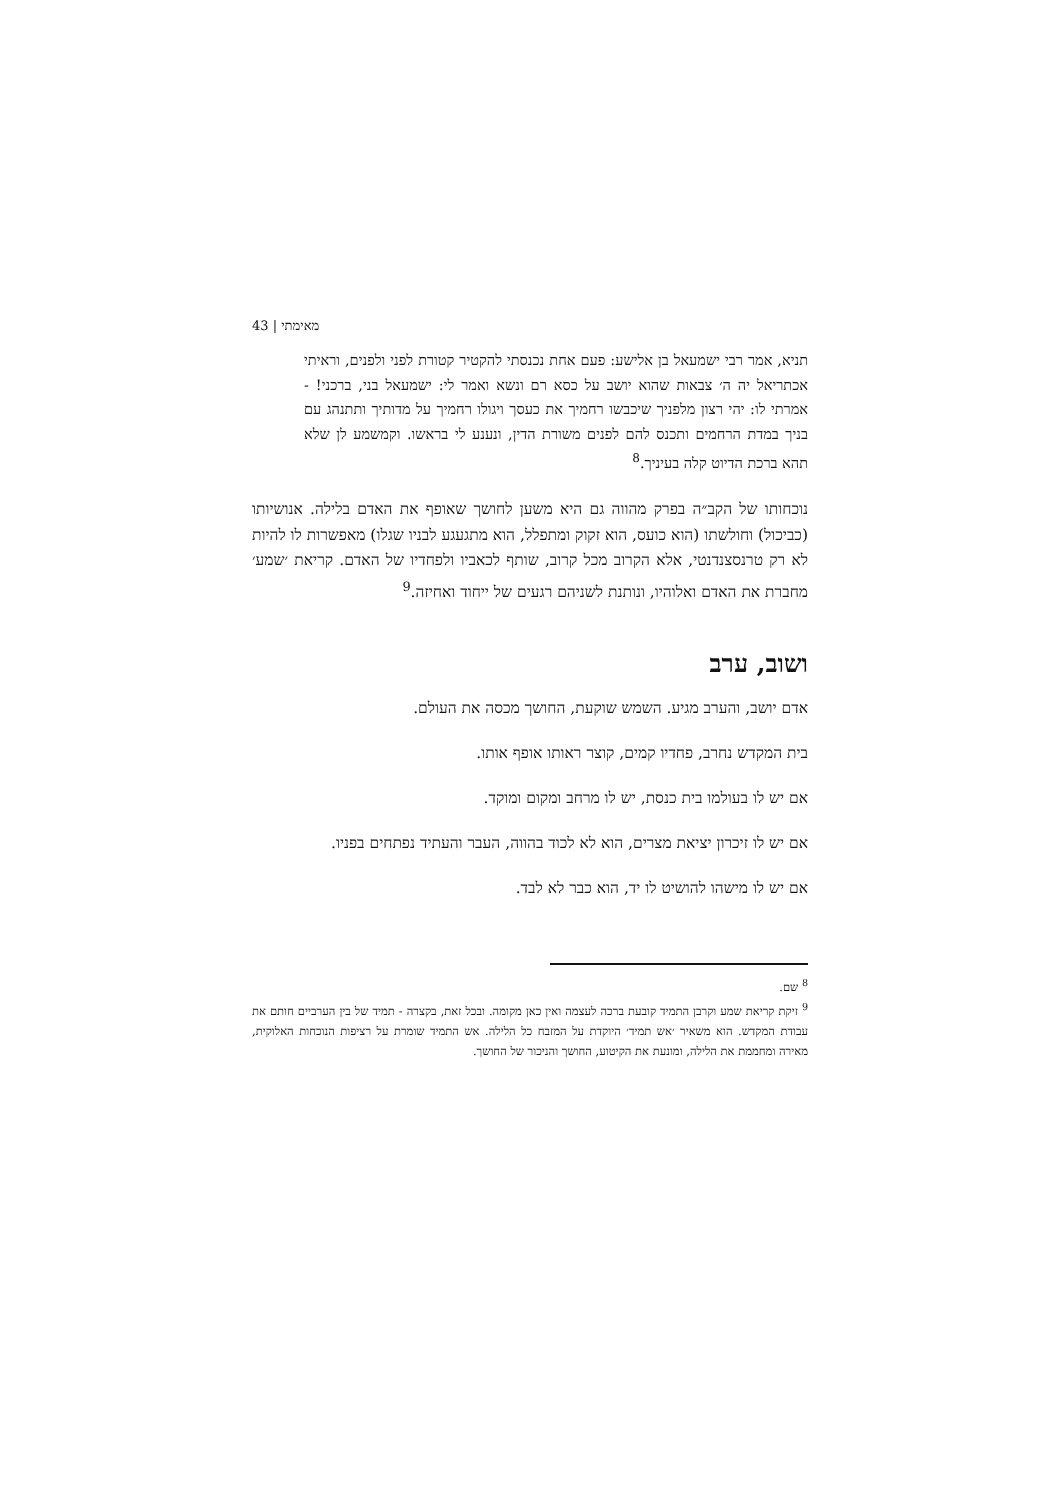מאימתי | 43
תניא, אמר רבי ישמעאל בן אלישע: פעם אחת נכנסתי להקטיר קטורת לפני ולפנים, וראיתי אכתריאל יה ה׳ צבאות שהוא יושב על כסא רם ונשא ואמר לי: ישמעאל בני, ברכני! - אמרתי לו: יהי רצון מלפניך שיכבשו רחמיך את כעסך ויגולו רחמיך על מדותיך ותתנהג עם בניך במדת הרחמים ותכנס להם לפנים משורת הדין, ונענע לי בראשו. וקמשמע לן שלא תהא ברכת הדיוט קלה בעיניך.<sup>8</sup>
נוכחותו של הקב״ה בפרק מהווה גם היא משען לחושך שאופף את האדם בלילה. אנושיותו (כביכול) וחולשתו (הוא כועס, הוא זקוק ומתפלל, הוא מתגעגע לבניו שגלו) מאפשרות לו להיות לא רק טרנסצנדנטי, אלא הקרוב מכל קרוב, שותף לכאביו ולפחדיו של האדם. קריאת ׳שמע׳ מחברת את האדם ואלוהיו, ונותנת לשניהם רגעים של ייחוד ואחיזה.<sup>9</sup>
ושוב, ערב
אדם יושב, והערב מגיע. השמש שוקעת, החושך מכסה את העולם.
בית המקדש נחרב, פחדיו קמים, קוצר ראותו אופף אותו.
אם יש לו בעולמו בית כנסת, יש לו מרחב ומקום ומוקד.
אם יש לו זיכרון יציאת מצרים, הוא לא לכוד בהווה, העבר והעתיד נפתחים בפניו.
אם יש לו מישהו להושיט לו יד, הוא כבר לא לבד.
<sup>8</sup> שם.
<sup>9</sup> זיקת קריאת שמע וקרבן התמיד קובעת ברכה לעצמה ואין כאן מקומה. ובכל זאת, בקצרה - תמיד של בין הערביים חותם את עבודת המקדש. הוא משאיר ׳אש תמיד׳ היוקדת על המזבח כל הלילה. אש התמיד שומרת על רציפות הנוכחות האלוקית, מאירה ומחממת את הלילה, ומונעת את הקיטוע, החושך והניכור של החושך.